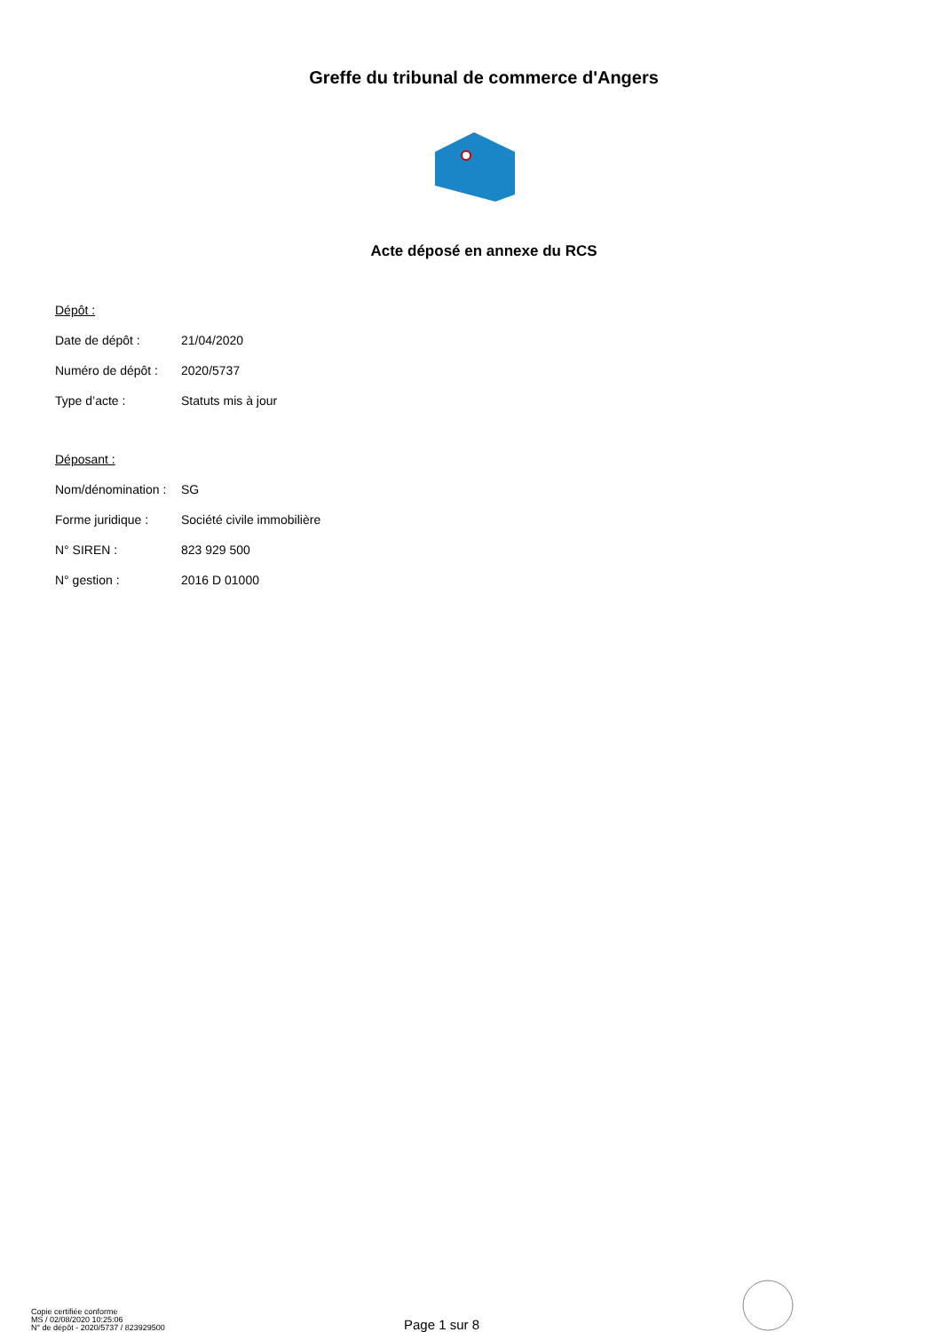Greffe du tribunal de commerce d'Angers
Acte déposé en annexe du RCS
Dépôt :
Date de dépôt : 21/04/2020
Numéro de dépôt : 2020/5737
Type d’acte : Statuts mis à jour
Déposant :
Nom/dénomination : SG
Forme juridique : Société civile immobilière
N° SIREN : 823 929 500
N° gestion : 2016 D 01000
Copie certifiée conforme
MS / 02/08/2020 10:25:06
N° de dépôt - 2020/5737 / 823929500
Page 1 sur 8